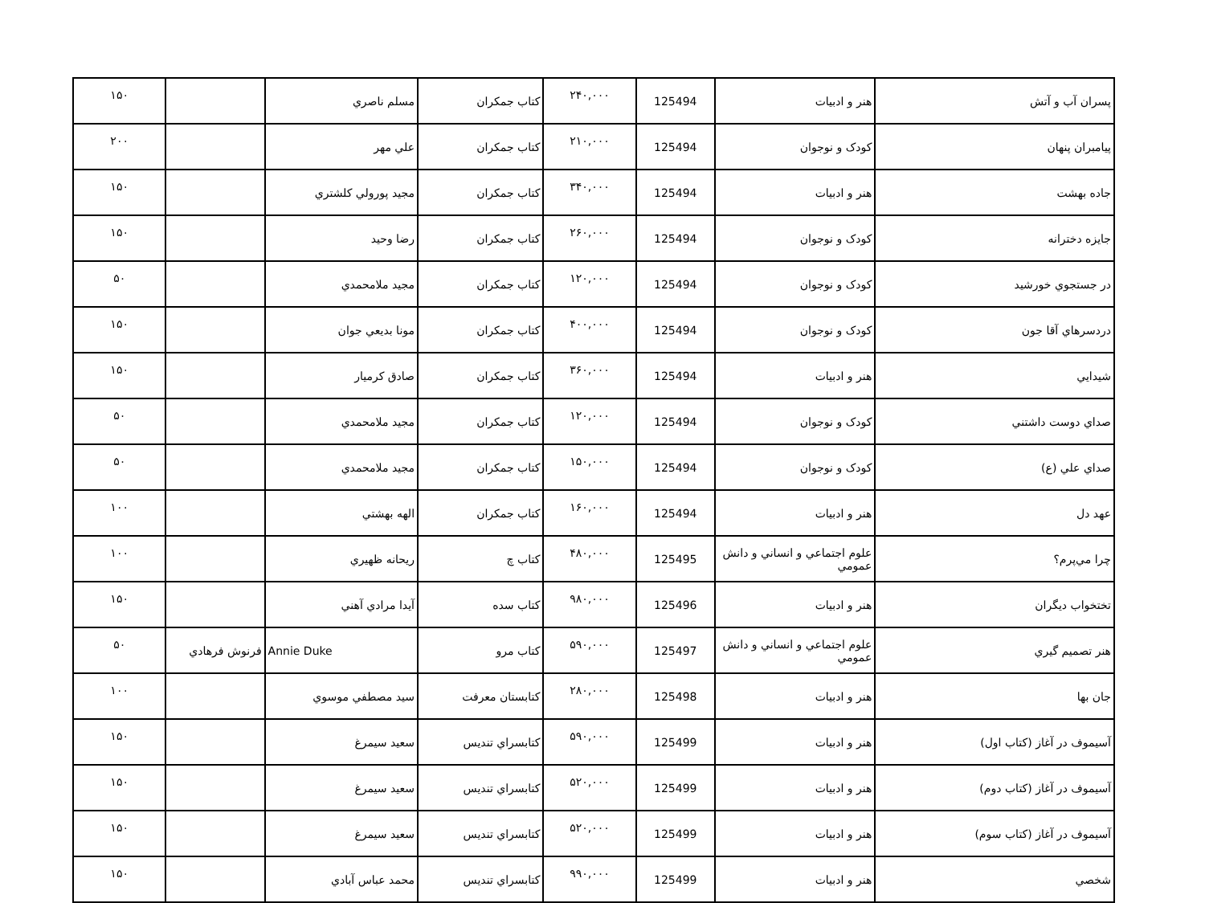| پسران آب و آتش | هنر و ادبيات | 125494 | ۲۴۰,۰۰۰ | كتاب جمكران | مسلم ناصري | | ۱۵۰ |
| پيامبران پنهان | كودک و نوجوان | 125494 | ۲۱۰,۰۰۰ | كتاب جمكران | علي مهر | | ۲۰۰ |
| جاده بهشت | هنر و ادبيات | 125494 | ۳۴۰,۰۰۰ | كتاب جمكران | مجيد پورولي كلشتري | | ۱۵۰ |
| جايزه دخترانه | كودک و نوجوان | 125494 | ۲۶۰,۰۰۰ | كتاب جمكران | رضا وحيد | | ۱۵۰ |
| در جستجوي خورشيد | كودک و نوجوان | 125494 | ۱۲۰,۰۰۰ | كتاب جمكران | مجيد ملامحمدي | | ۵۰ |
| دردسرهاي آقا جون | كودک و نوجوان | 125494 | ۴۰۰,۰۰۰ | كتاب جمكران | مونا بديعي جوان | | ۱۵۰ |
| شيدايي | هنر و ادبيات | 125494 | ۳۶۰,۰۰۰ | كتاب جمكران | صادق كرميار | | ۱۵۰ |
| صداي دوست داشتني | كودک و نوجوان | 125494 | ۱۲۰,۰۰۰ | كتاب جمكران | مجيد ملامحمدي | | ۵۰ |
| صداي علي (ع) | كودک و نوجوان | 125494 | ۱۵۰,۰۰۰ | كتاب جمكران | مجيد ملامحمدي | | ۵۰ |
| عهد دل | هنر و ادبيات | 125494 | ۱۶۰,۰۰۰ | كتاب جمكران | الهه بهشتي | | ۱۰۰ |
| چرا مي‌پرم؟ | علوم اجتماعي و انساني و دانش عمومي | 125495 | ۴۸۰,۰۰۰ | كتاب چ | ريحانه ظهيري | | ۱۰۰ |
| تختخواب ديگران | هنر و ادبيات | 125496 | ۹۸۰,۰۰۰ | كتاب سده | آيدا مرادي آهني | | ۱۵۰ |
| هنر تصميم گيري | علوم اجتماعي و انساني و دانش عمومي | 125497 | ۵۹۰,۰۰۰ | كتاب مرو | Annie Duke | فرنوش فرهادي | ۵۰ |
| جان بها | هنر و ادبيات | 125498 | ۲۸۰,۰۰۰ | كتابستان معرفت | سيد مصطفي موسوي | | ۱۰۰ |
| آسيموف در آغاز (كتاب اول) | هنر و ادبيات | 125499 | ۵۹۰,۰۰۰ | كتابسراي تنديس | سعيد سيمرغ | | ۱۵۰ |
| آسيموف در آغاز (كتاب دوم) | هنر و ادبيات | 125499 | ۵۲۰,۰۰۰ | كتابسراي تنديس | سعيد سيمرغ | | ۱۵۰ |
| آسيموف در آغاز (كتاب سوم) | هنر و ادبيات | 125499 | ۵۲۰,۰۰۰ | كتابسراي تنديس | سعيد سيمرغ | | ۱۵۰ |
| شخصي | هنر و ادبيات | 125499 | ۹۹۰,۰۰۰ | كتابسراي تنديس | محمد عباس آبادي | | ۱۵۰ |